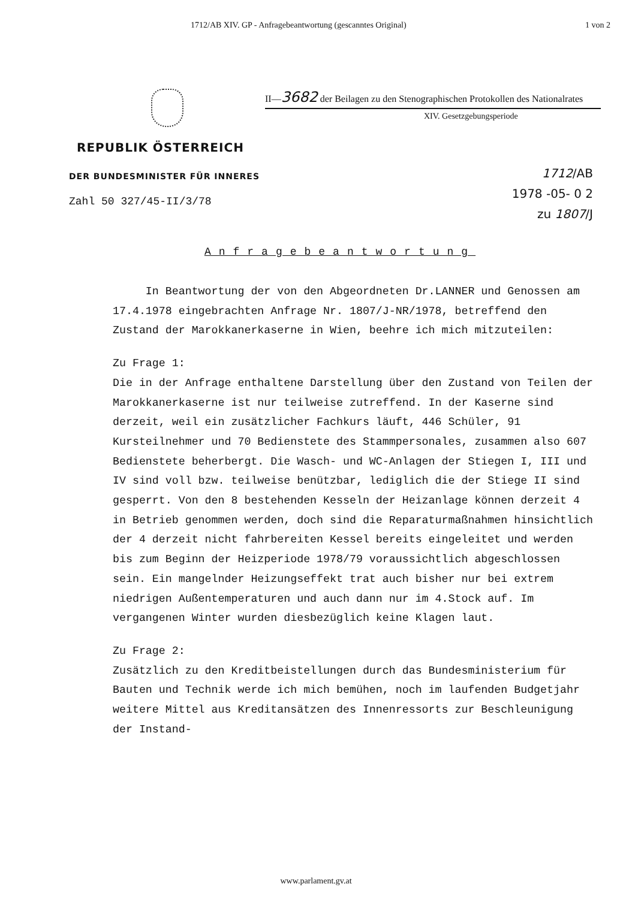1712/AB XIV. GP - Anfragebeantwortung (gescanntes Original) 1 von 2
II—3682 der Beilagen zu den Stenographischen Protokollen des Nationalrates
XIV. Gesetzgebungsperiode
REPUBLIK ÖSTERREICH
DER BUNDESMINISTER FÜR INNERES
Zahl 50 327/45-II/3/78
1712/AB
1978 -05- 0 2
zu 1807/J
Anfragebeantwortung
In Beantwortung der von den Abgeordneten Dr.LANNER und Genossen am 17.4.1978 eingebrachten Anfrage Nr. 1807/J-NR/1978, betreffend den Zustand der Marokkanerkaserne in Wien, beehre ich mich mitzuteilen:
Zu Frage 1:
Die in der Anfrage enthaltene Darstellung über den Zustand von Teilen der Marokkanerkaserne ist nur teilweise zutreffend. In der Kaserne sind derzeit, weil ein zusätzlicher Fachkurs läuft, 446 Schüler, 91 Kursteilnehmer und 70 Bedienstete des Stammpersonales, zusammen also 607 Bedienstete beherbergt. Die Wasch- und WC-Anlagen der Stiegen I, III und IV sind voll bzw. teilweise benützbar, lediglich die der Stiege II sind gesperrt. Von den 8 bestehenden Kesseln der Heizanlage können derzeit 4 in Betrieb genommen werden, doch sind die Reparaturmaßnahmen hinsichtlich der 4 derzeit nicht fahrbereiten Kessel bereits eingeleitet und werden bis zum Beginn der Heizperiode 1978/79 voraussichtlich abgeschlossen sein. Ein mangelnder Heizungseffekt trat auch bisher nur bei extrem niedrigen Außentemperaturen und auch dann nur im 4.Stock auf. Im vergangenen Winter wurden diesbezüglich keine Klagen laut.
Zu Frage 2:
Zusätzlich zu den Kreditbeistellungen durch das Bundesministerium für Bauten und Technik werde ich mich bemühen, noch im laufenden Budgetjahr weitere Mittel aus Kreditansätzen des Innenressorts zur Beschleunigung der Instand-
www.parlament.gv.at